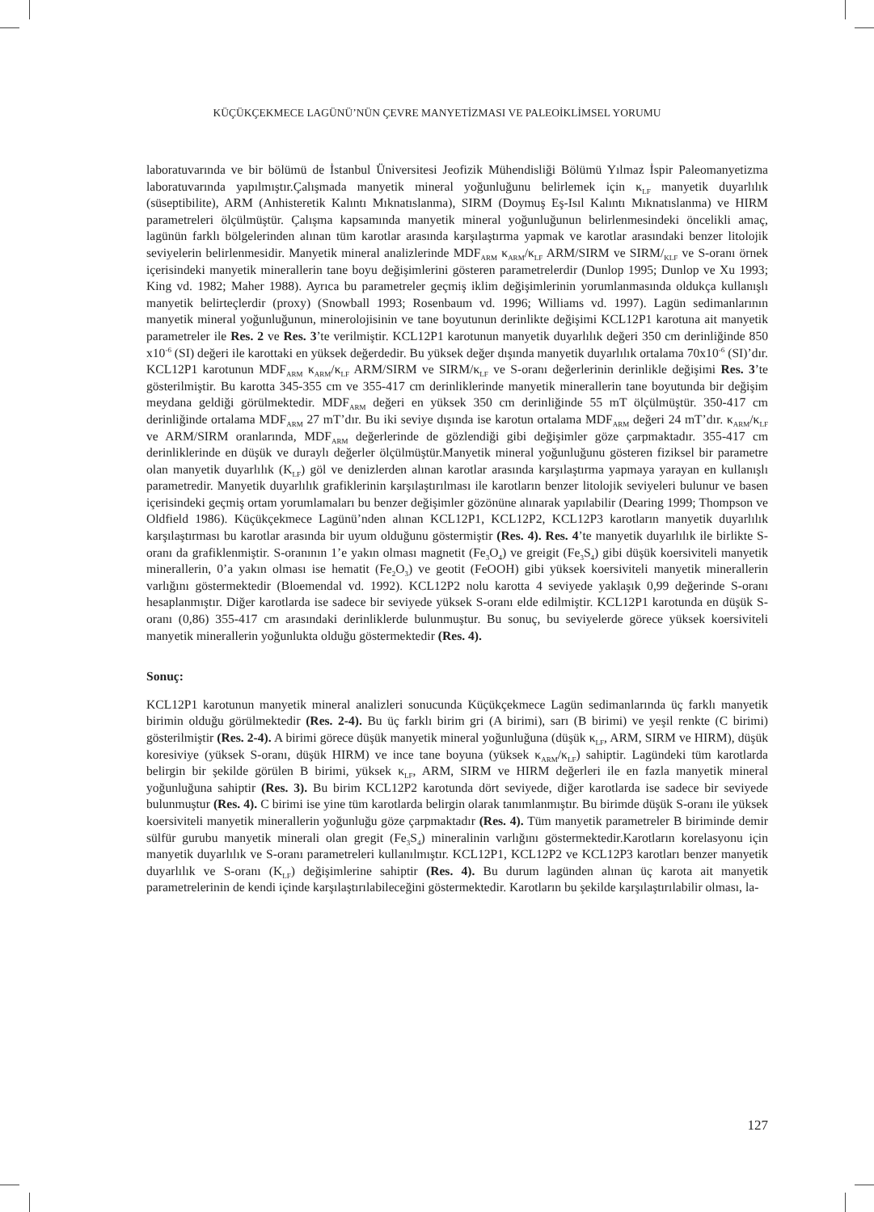KÜÇÜKÇEKMECE LAGÜNÜ’NÜN ÇEVRE MANYETİZMASI VE PALEOİKLİMSEL YORUMU
laboratuvarında ve bir bölümü de İstanbul Üniversitesi Jeofizik Mühendisliği Bölümü Yılmaz İspir Paleomanyetizma laboratuvarında yapılmıştır.Çalışmada manyetik mineral yoğunluğunu belirlemek için κ<sub>LF</sub> manyetik duyarlılık (süseptibilite), ARM (Anhisteretik Kalıntı Mıknatıslanma), SIRM (Doymuş Eş-Isıl Kalıntı Mıknatıslanma) ve HIRM parametreleri ölçülmüştür. Çalışma kapsamında manyetik mineral yoğunluğunun belirlenmesindeki öncelikli amaç, lagünün farklı bölgelerinden alınan tüm karotlar arasında karşılaştırma yapmak ve karotlar arasındaki benzer litolojik seviyelerin belirlenmesidir. Manyetik mineral analizlerinde MDF<sub>ARM</sub> κ<sub>ARM</sub>/κ<sub>LF</sub> ARM/SIRM ve SIRM/<sub>KLF</sub> ve S-oranı örnek içerisindeki manyetik minerallerin tane boyu değişimlerini gösteren parametrelerdir (Dunlop 1995; Dunlop ve Xu 1993; King vd. 1982; Maher 1988). Ayrıca bu parametreler geçmiş iklim değişimlerinin yorumlanmasında oldukça kullanışlı manyetik belirteçlerdir (proxy) (Snowball 1993; Rosenbaum vd. 1996; Williams vd. 1997). Lagün sedimanlarının manyetik mineral yoğunluğunun, minerolojisinin ve tane boyutunun derinlikte değişimi KCL12P1 karotuna ait manyetik parametreler ile Res. 2 ve Res. 3’te verilmiştir. KCL12P1 karotunun manyetik duyarlılık değeri 350 cm derinliğinde 850 x10<sup>-6</sup> (SI) değeri ile karottaki en yüksek değerdedir. Bu yüksek değer dışında manyetik duyarlılık ortalama 70x10<sup>-6</sup> (SI)’dır. KCL12P1 karotunun MDF<sub>ARM</sub> κ<sub>ARM</sub>/κ<sub>LF</sub> ARM/SIRM ve SIRM/κ<sub>LF</sub> ve S-oranı değerlerinin derinlikle değişimi Res. 3’te gösterilmiştir. Bu karotta 345-355 cm ve 355-417 cm derinliklerinde manyetik minerallerin tane boyutunda bir değişim meydana geldiği görülmektedir. MDF<sub>ARM</sub> değeri en yüksek 350 cm derinliğinde 55 mT ölçülmüştür. 350-417 cm derinliğinde ortalama MDF<sub>ARM</sub> 27 mT’dır. Bu iki seviye dışında ise karotun ortalama MDF<sub>ARM</sub> değeri 24 mT’dır. κ<sub>ARM</sub>/κ<sub>LF</sub> ve ARM/SIRM oranlarında, MDF<sub>ARM</sub> değerlerinde de gözlendiği gibi değişimler göze çarpmaktadır. 355-417 cm derinliklerinde en düşük ve duraylı değerler ölçülmüştür.Manyetik mineral yoğunluğunu gösteren fiziksel bir parametre olan manyetik duyarlılık (K<sub>LF</sub>) göl ve denizlerden alınan karotlar arasında karşılaştırma yapmaya yarayan en kullanışlı parametredir. Manyetik duyarlılık grafiklerinin karşılaştırılması ile karotların benzer litolojik seviyeleri bulunur ve basen içerisindeki geçmiş ortam yorumlamaları bu benzer değişimler gözönüne alınarak yapılabilir (Dearing 1999; Thompson ve Oldfield 1986). Küçükçekmece Lagünü’nden alınan KCL12P1, KCL12P2, KCL12P3 karotların manyetik duyarlılık karşılaştırması bu karotlar arasında bir uyum olduğunu göstermiştir (Res. 4). Res. 4’te manyetik duyarlılık ile birlikte S-oranı da grafiklenmiştir. S-oranının 1’e yakın olması magnetit (Fe<sub>3</sub>O<sub>4</sub>) ve greigit (Fe<sub>3</sub>S<sub>4</sub>) gibi düşük koersiviteli manyetik minerallerin, 0’a yakın olması ise hematit (Fe<sub>2</sub>O<sub>3</sub>) ve geotit (FeOOH) gibi yüksek koersiviteli manyetik minerallerin varlığını göstermektedir (Bloemendal vd. 1992). KCL12P2 nolu karotta 4 seviyede yaklaşık 0,99 değerinde S-oranı hesaplanmıştır. Diğer karotlarda ise sadece bir seviyede yüksek S-oranı elde edilmiştir. KCL12P1 karotunda en düşük S-oranı (0,86) 355-417 cm arasındaki derinliklerde bulunmuştur. Bu sonuç, bu seviyelerde görece yüksek koersiviteli manyetik minerallerin yoğunlukta olduğu göstermektedir (Res. 4).
Sonuç:
KCL12P1 karotunun manyetik mineral analizleri sonucunda Küçükçekmece Lagün sedimanlarında üç farklı manyetik birimin olduğu görülmektedir (Res. 2-4). Bu üç farklı birim gri (A birimi), sarı (B birimi) ve yeşil renkte (C birimi) gösterilmiştir (Res. 2-4). A birimi görece düşük manyetik mineral yoğunluğuna (düşük κ<sub>LF</sub>, ARM, SIRM ve HIRM), düşük koresiviye (yüksek S-oranı, düşük HIRM) ve ince tane boyuna (yüksek κ<sub>ARM</sub>/κ<sub>LF</sub>) sahiptir. Lagündeki tüm karotlarda belirgin bir şekilde görülen B birimi, yüksek κ<sub>LF</sub>, ARM, SIRM ve HIRM değerleri ile en fazla manyetik mineral yoğunluğuna sahiptir (Res. 3). Bu birim KCL12P2 karotunda dört seviyede, diğer karotlarda ise sadece bir seviyede bulunmuştur (Res. 4). C birimi ise yine tüm karotlarda belirgin olarak tanımlanmıştır. Bu birimde düşük S-oranı ile yüksek koersiviteli manyetik minerallerin yoğunluğu göze çarpmaktadır (Res. 4). Tüm manyetik parametreler B biriminde demir sülfür gurubu manyetik minerali olan gregit (Fe<sub>3</sub>S<sub>4</sub>) mineralinin varlığını göstermektedir.Karotların korelasyonu için manyetik duyarlılık ve S-oranı parametreleri kullanılmıştır. KCL12P1, KCL12P2 ve KCL12P3 karotları benzer manyetik duyarlılık ve S-oranı (K<sub>LF</sub>) değişimlerine sahiptir (Res. 4). Bu durum lagünden alınan üç karota ait manyetik parametrelerinin de kendi içinde karşılaştırılabileceğini göstermektedir. Karotların bu şekilde karşılaştırılabilir olması, la-
127